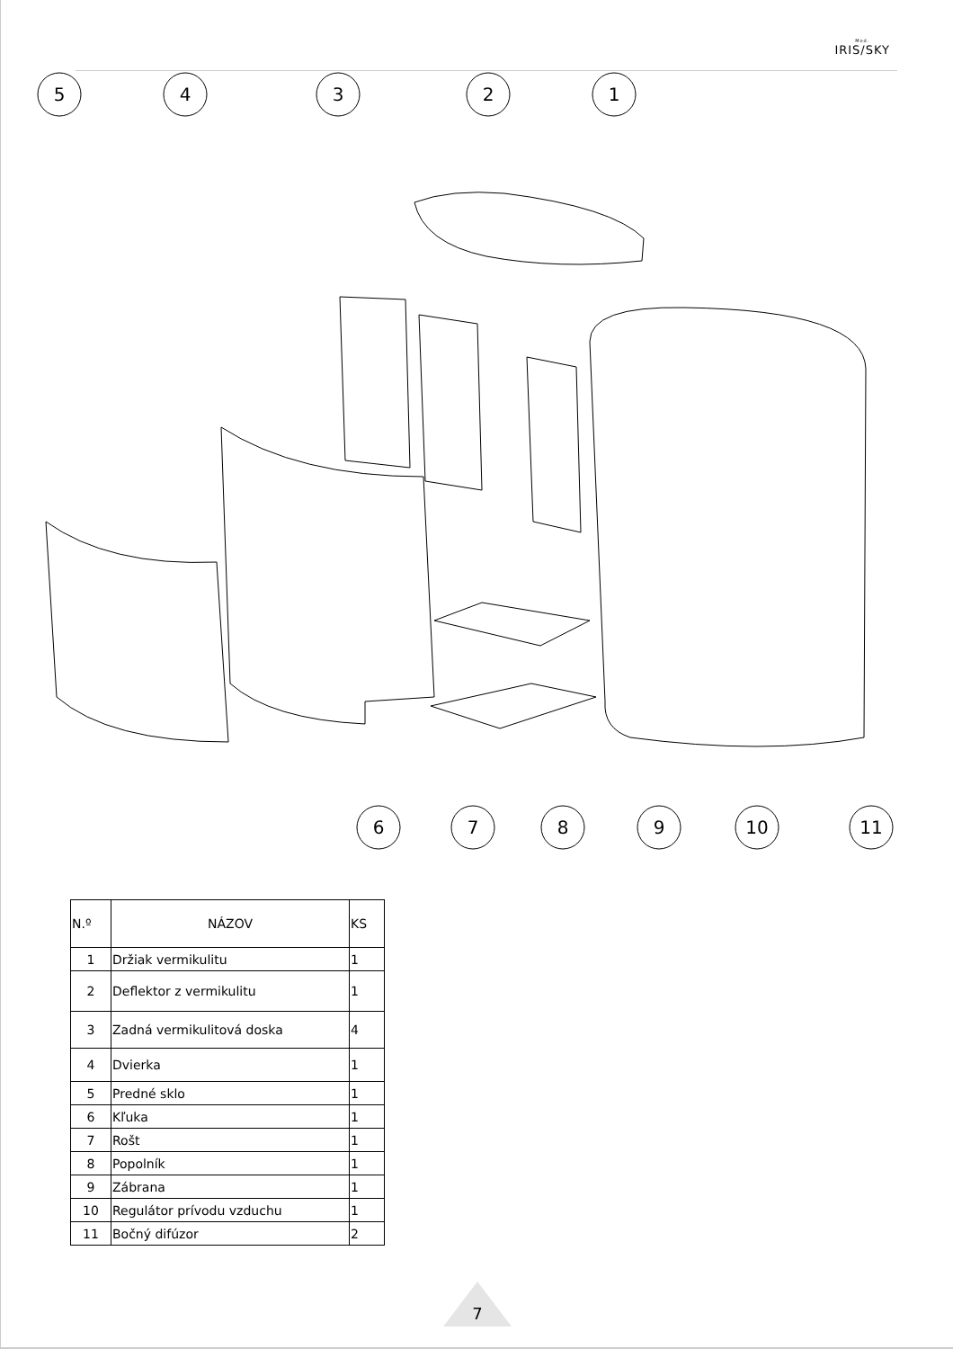Mod.
IRIS/SKY
5
4
3
2
1
6
7
8
9
10
11
| N.º | NÁZOV | KS |
| --- | --- | --- |
| 1 | Držiak vermikulitu | 1 |
| 2 | Deflektor z vermikulitu | 1 |
| 3 | Zadná vermikulitová doska | 4 |
| 4 | Dvierka | 1 |
| 5 | Predné sklo | 1 |
| 6 | Kľuka | 1 |
| 7 | Rošt | 1 |
| 8 | Popolník | 1 |
| 9 | Zábrana | 1 |
| 10 | Regulátor prívodu vzduchu | 1 |
| 11 | Bočný difúzor | 2 |
7